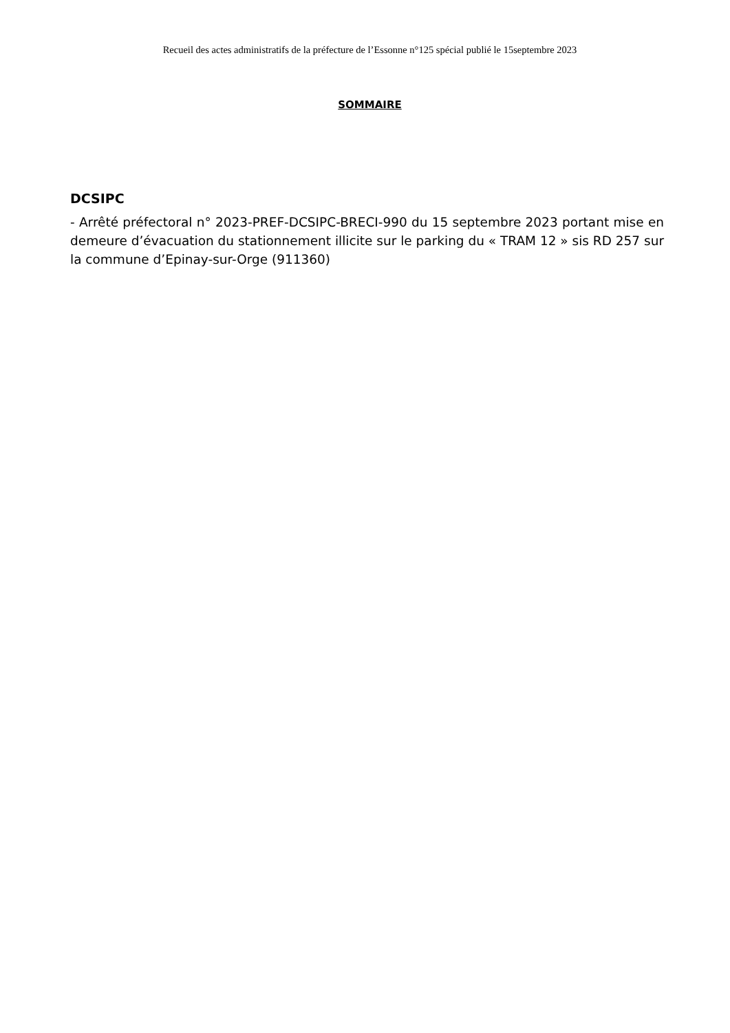Recueil des actes administratifs de la préfecture de l’Essonne n°125 spécial publié le 15septembre 2023
SOMMAIRE
DCSIPC
- Arrêté préfectoral n° 2023-PREF-DCSIPC-BRECI-990 du 15 septembre 2023 portant mise en demeure d’évacuation du stationnement illicite sur le parking du « TRAM 12 » sis RD 257 sur la commune d’Epinay-sur-Orge (911360)